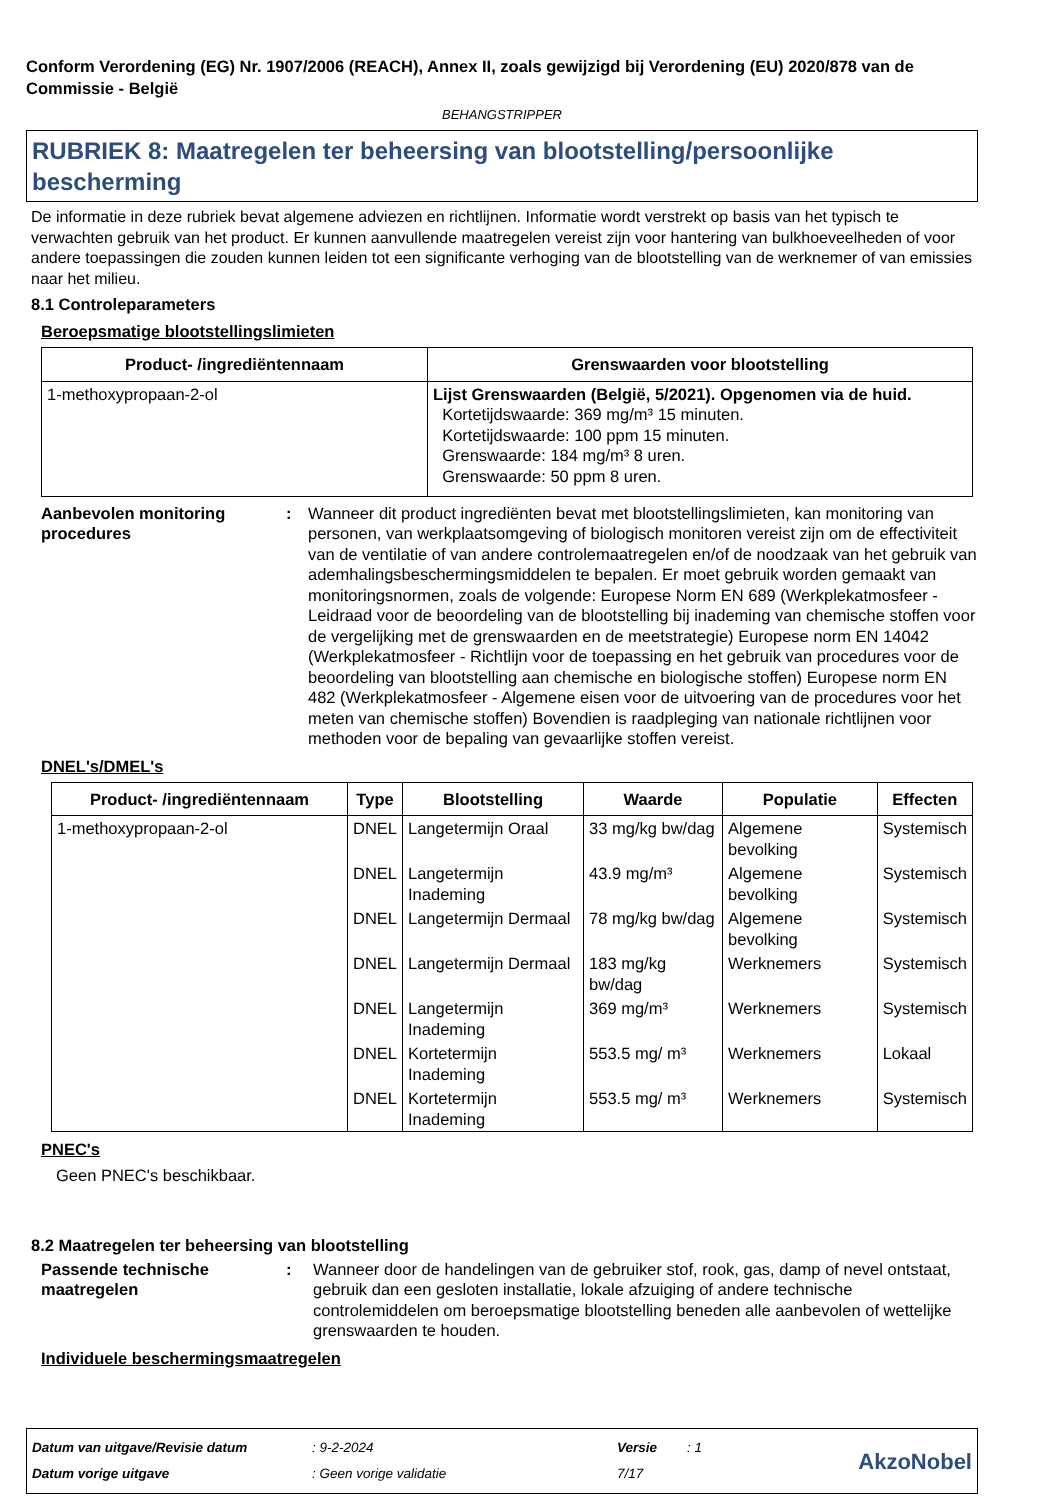Conform Verordening (EG) Nr. 1907/2006 (REACH), Annex II, zoals gewijzigd bij Verordening (EU) 2020/878 van de Commissie - België
BEHANGSTRIPPER
RUBRIEK 8: Maatregelen ter beheersing van blootstelling/persoonlijke bescherming
De informatie in deze rubriek bevat algemene adviezen en richtlijnen. Informatie wordt verstrekt op basis van het typisch te verwachten gebruik van het product. Er kunnen aanvullende maatregelen vereist zijn voor hantering van bulkhoeveelheden of voor andere toepassingen die zouden kunnen leiden tot een significante verhoging van de blootstelling van de werknemer of van emissies naar het milieu.
8.1 Controleparameters
Beroepsmatige blootstellingslimieten
| Product- /ingrediëntennaam | Grenswaarden voor blootstelling |
| --- | --- |
| 1-methoxypropaan-2-ol | Lijst Grenswaarden (België, 5/2021). Opgenomen via de huid. Kortetijdswaarde: 369 mg/m³ 15 minuten. Kortetijdswaarde: 100 ppm 15 minuten. Grenswaarde: 184 mg/m³ 8 uren. Grenswaarde: 50 ppm 8 uren. |
Aanbevolen monitoring procedures
: Wanneer dit product ingrediënten bevat met blootstellingslimieten, kan monitoring van personen, van werkplaatsomgeving of biologisch monitoren vereist zijn om de effectiviteit van de ventilatie of van andere controlemaatregelen en/of de noodzaak van het gebruik van ademhalingsbeschermingsmiddelen te bepalen. Er moet gebruik worden gemaakt van monitoringsnormen, zoals de volgende: Europese Norm EN 689 (Werkplekatmosfeer - Leidraad voor de beoordeling van de blootstelling bij inademing van chemische stoffen voor de vergelijking met de grenswaarden en de meetstrategie) Europese norm EN 14042 (Werkplekatmosfeer - Richtlijn voor de toepassing en het gebruik van procedures voor de beoordeling van blootstelling aan chemische en biologische stoffen) Europese norm EN 482 (Werkplekatmosfeer - Algemene eisen voor de uitvoering van de procedures voor het meten van chemische stoffen) Bovendien is raadpleging van nationale richtlijnen voor methoden voor de bepaling van gevaarlijke stoffen vereist.
DNEL's/DMEL's
| Product- /ingrediëntennaam | Type | Blootstelling | Waarde | Populatie | Effecten |
| --- | --- | --- | --- | --- | --- |
| 1-methoxypropaan-2-ol | DNEL | Langetermijn Oraal | 33 mg/kg bw/dag | Algemene bevolking | Systemisch |
| | DNEL | Langetermijn Inademing | 43.9 mg/m³ | Algemene bevolking | Systemisch |
| | DNEL | Langetermijn Dermaal | 78 mg/kg bw/dag | Algemene bevolking | Systemisch |
| | DNEL | Langetermijn Dermaal | 183 mg/kg bw/dag | Werknemers | Systemisch |
| | DNEL | Langetermijn Inademing | 369 mg/m³ | Werknemers | Systemisch |
| | DNEL | Kortetermijn Inademing | 553.5 mg/ m³ | Werknemers | Lokaal |
| | DNEL | Kortetermijn Inademing | 553.5 mg/ m³ | Werknemers | Systemisch |
PNEC's
Geen PNEC's beschikbaar.
8.2 Maatregelen ter beheersing van blootstelling
Passende technische maatregelen
: Wanneer door de handelingen van de gebruiker stof, rook, gas, damp of nevel ontstaat, gebruik dan een gesloten installatie, lokale afzuiging of andere technische controlemiddelen om beroepsmatige blootstelling beneden alle aanbevolen of wettelijke grenswaarden te houden.
Individuele beschermingsmaatregelen
Datum van uitgave/Revisie datum
Datum vorige uitgave
: 9-2-2024
: Geen vorige validatie
Versie
7/17
: 1
AkzoNobel